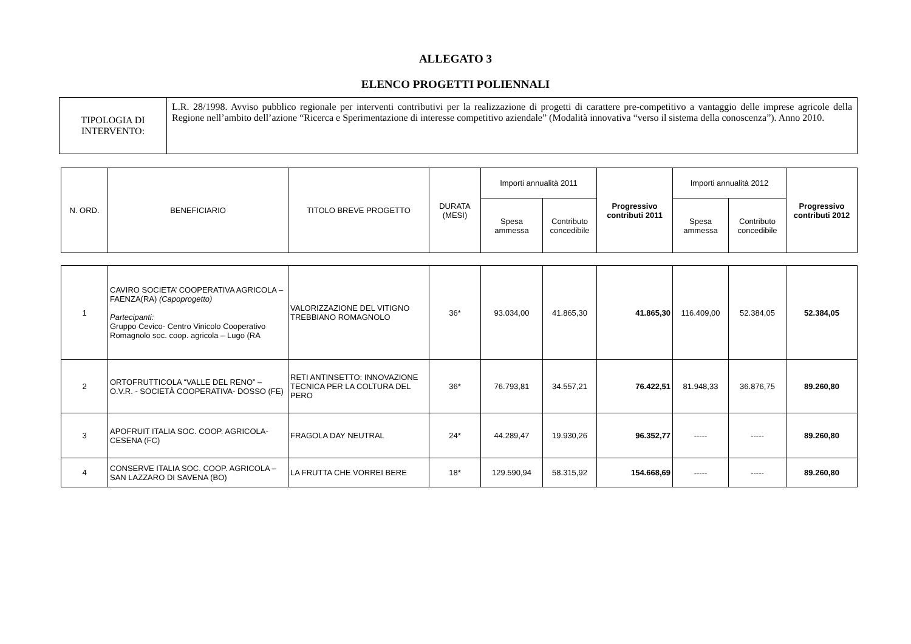ALLEGATO 3
ELENCO PROGETTI POLIENNALI
| TIPOLOGIA DI INTERVENTO: | L.R. 28/1998. Avviso pubblico regionale per interventi contributivi per la realizzazione di progetti di carattere pre-competitivo a vantaggio delle imprese agricole della Regione nell’ambito dell’azione “Ricerca e Sperimentazione di interesse competitivo aziendale” (Modalità innovativa “verso il sistema della conoscenza”). Anno 2010. |
| N. ORD. | BENEFICIARIO | TITOLO BREVE PROGETTO | DURATA (MESI) | Importi annualità 2011 | | Progressivo contributi 2011 | Importi annualità 2012 | | Progressivo contributi 2012 |
| --- | --- | --- | --- | --- | --- | --- | --- | --- | --- |
| | | | | Spesa ammessa | Contributo concedibile | | Spesa ammessa | Contributo concedibile | |
| 1 | CAVIRO SOCIETA’ COOPERATIVA AGRICOLA – FAENZA(RA) (Capoprogetto) Partecipanti: Gruppo Cevico- Centro Vinicolo Cooperativo Romagnolo soc. coop. agricola – Lugo (RA | VALORIZZAZIONE DEL VITIGNO TREBBIANO ROMAGNOLO | 36* | 93.034,00 | 41.865,30 | 41.865,30 | 116.409,00 | 52.384,05 | 52.384,05 |
| 2 | ORTOFRUTTICOLA “VALLE DEL RENO” – O.V.R. - SOCIETÀ COOPERATIVA- DOSSO (FE) | RETI ANTINSETTO: INNOVAZIONE TECNICA PER LA COLTURA DEL PERO | 36* | 76.793,81 | 34.557,21 | 76.422,51 | 81.948,33 | 36.876,75 | 89.260,80 |
| 3 | APOFRUIT ITALIA SOC. COOP. AGRICOLA-CESENA (FC) | FRAGOLA DAY NEUTRAL | 24* | 44.289,47 | 19.930,26 | 96.352,77 | ----- | ----- | 89.260,80 |
| 4 | CONSERVE ITALIA SOC. COOP. AGRICOLA – SAN LAZZARO DI SAVENA (BO) | LA FRUTTA CHE VORREI BERE | 18* | 129.590,94 | 58.315,92 | 154.668,69 | ----- | ----- | 89.260,80 |